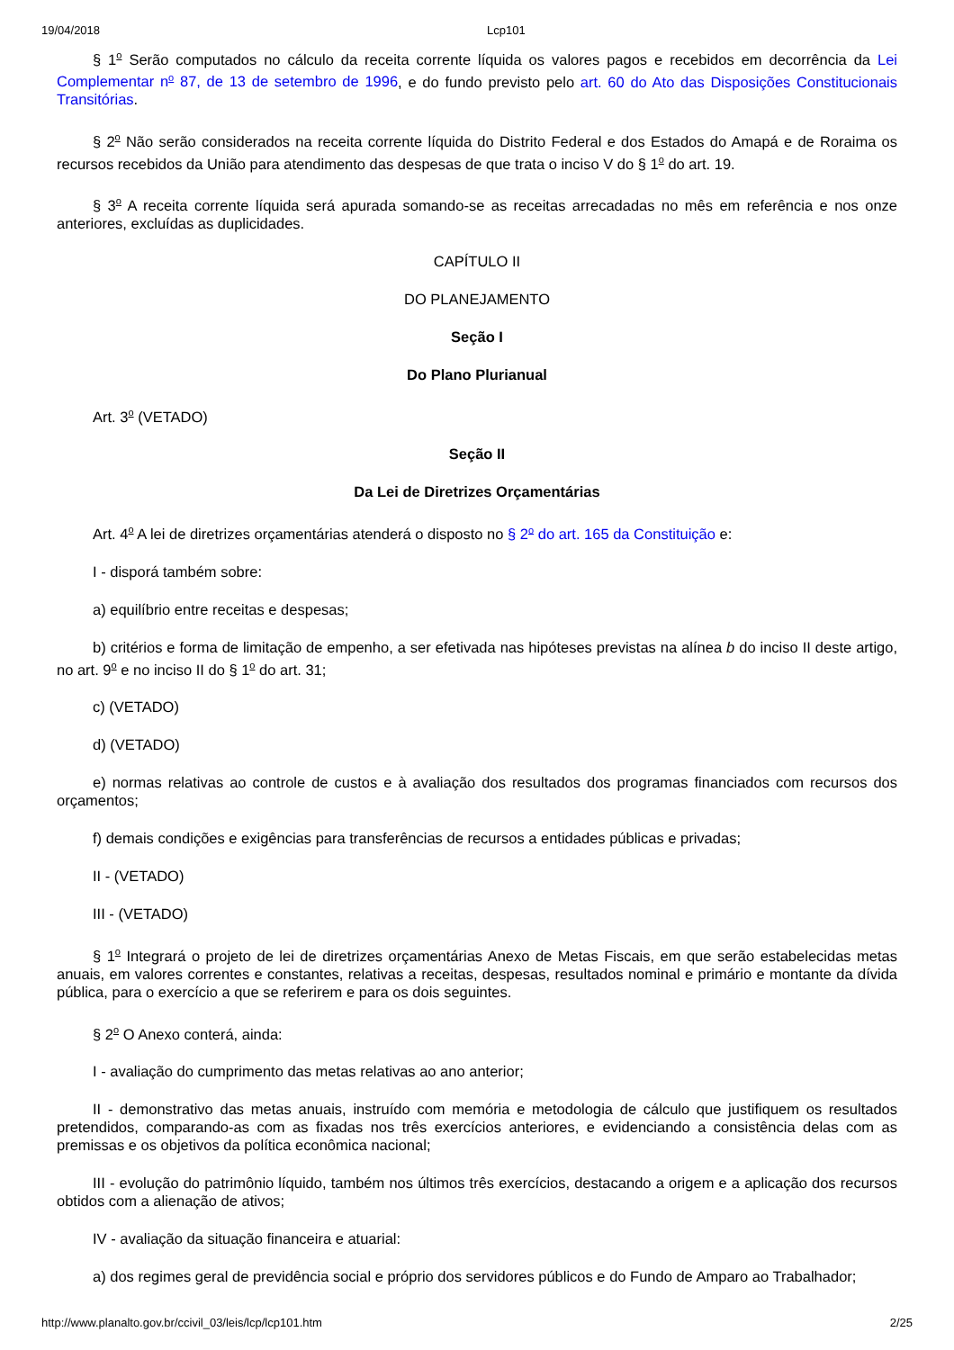19/04/2018 Lcp101
§ 1<sup>o</sup> Serão computados no cálculo da receita corrente líquida os valores pagos e recebidos em decorrência da Lei Complementar n<sup>o</sup> 87, de 13 de setembro de 1996, e do fundo previsto pelo art. 60 do Ato das Disposições Constitucionais Transitórias.
§ 2<sup>o</sup> Não serão considerados na receita corrente líquida do Distrito Federal e dos Estados do Amapá e de Roraima os recursos recebidos da União para atendimento das despesas de que trata o inciso V do § 1<sup>o</sup> do art. 19.
§ 3<sup>o</sup> A receita corrente líquida será apurada somando-se as receitas arrecadadas no mês em referência e nos onze anteriores, excluídas as duplicidades.
CAPÍTULO II
DO PLANEJAMENTO
Seção I
Do Plano Plurianual
Art. 3<sup>o</sup> (VETADO)
Seção II
Da Lei de Diretrizes Orçamentárias
Art. 4<sup>o</sup> A lei de diretrizes orçamentárias atenderá o disposto no § 2<sup>o</sup> do art. 165 da Constituição e:
I - disporá também sobre:
a) equilíbrio entre receitas e despesas;
b) critérios e forma de limitação de empenho, a ser efetivada nas hipóteses previstas na alínea b do inciso II deste artigo, no art. 9<sup>o</sup> e no inciso II do § 1<sup>o</sup> do art. 31;
c) (VETADO)
d) (VETADO)
e) normas relativas ao controle de custos e à avaliação dos resultados dos programas financiados com recursos dos orçamentos;
f) demais condições e exigências para transferências de recursos a entidades públicas e privadas;
II - (VETADO)
III - (VETADO)
§ 1<sup>o</sup> Integrará o projeto de lei de diretrizes orçamentárias Anexo de Metas Fiscais, em que serão estabelecidas metas anuais, em valores correntes e constantes, relativas a receitas, despesas, resultados nominal e primário e montante da dívida pública, para o exercício a que se referirem e para os dois seguintes.
§ 2<sup>o</sup> O Anexo conterá, ainda:
I - avaliação do cumprimento das metas relativas ao ano anterior;
II - demonstrativo das metas anuais, instruído com memória e metodologia de cálculo que justifiquem os resultados pretendidos, comparando-as com as fixadas nos três exercícios anteriores, e evidenciando a consistência delas com as premissas e os objetivos da política econômica nacional;
III - evolução do patrimônio líquido, também nos últimos três exercícios, destacando a origem e a aplicação dos recursos obtidos com a alienação de ativos;
IV - avaliação da situação financeira e atuarial:
a) dos regimes geral de previdência social e próprio dos servidores públicos e do Fundo de Amparo ao Trabalhador;
http://www.planalto.gov.br/ccivil_03/leis/lcp/lcp101.htm 2/25